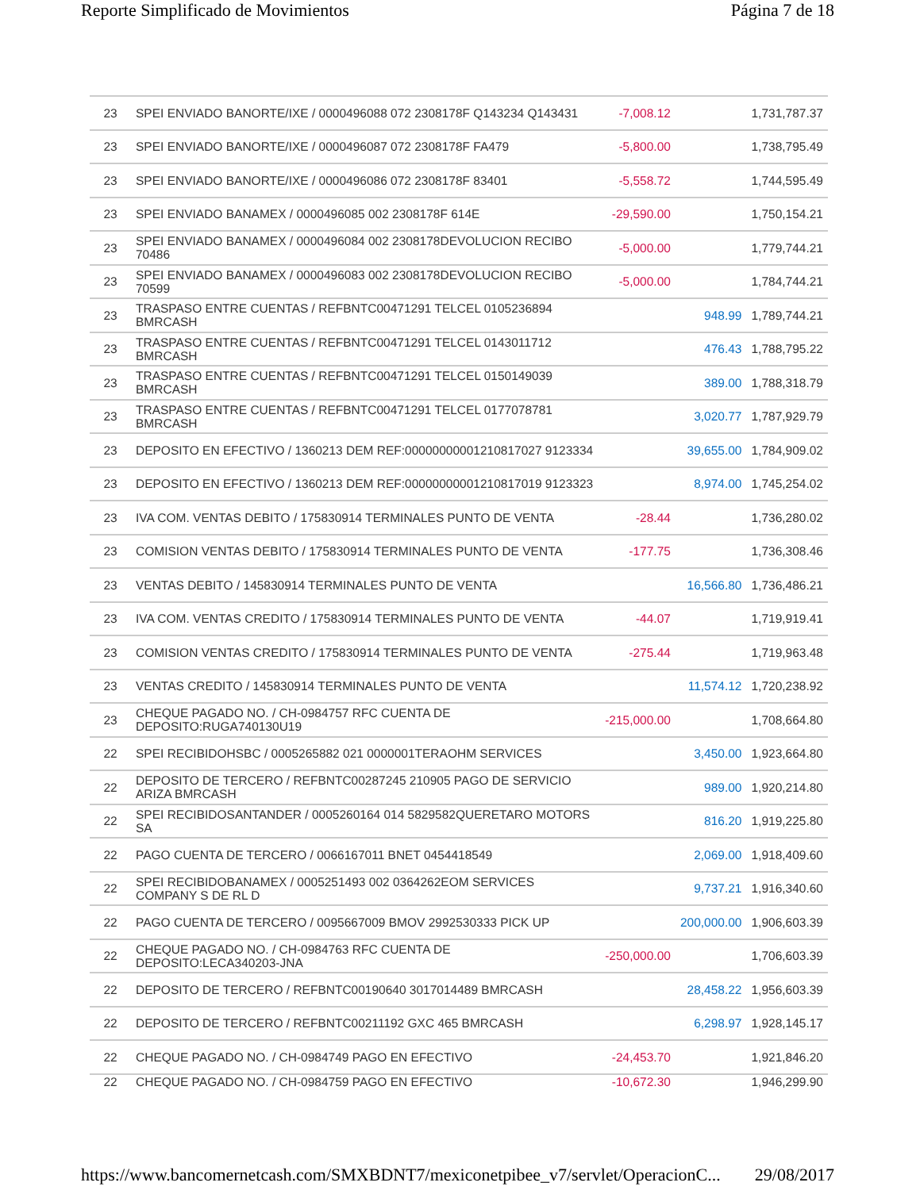Reporte Simplificado de Movimientos Página 7 de 18
| 23 | SPEI ENVIADO BANORTE/IXE / 0000496088 072 2308178F Q143234 Q143431 | -7,008.12 | | 1,731,787.37 |
| 23 | SPEI ENVIADO BANORTE/IXE / 0000496087 072 2308178F FA479 | -5,800.00 | | 1,738,795.49 |
| 23 | SPEI ENVIADO BANORTE/IXE / 0000496086 072 2308178F 83401 | -5,558.72 | | 1,744,595.49 |
| 23 | SPEI ENVIADO BANAMEX / 0000496085 002 2308178F 614E | -29,590.00 | | 1,750,154.21 |
| 23 | SPEI ENVIADO BANAMEX / 0000496084 002 2308178DEVOLUCION RECIBO 70486 | -5,000.00 | | 1,779,744.21 |
| 23 | SPEI ENVIADO BANAMEX / 0000496083 002 2308178DEVOLUCION RECIBO 70599 | -5,000.00 | | 1,784,744.21 |
| 23 | TRASPASO ENTRE CUENTAS / REFBNTC00471291 TELCEL 0105236894 BMRCASH | | 948.99 | 1,789,744.21 |
| 23 | TRASPASO ENTRE CUENTAS / REFBNTC00471291 TELCEL 0143011712 BMRCASH | | 476.43 | 1,788,795.22 |
| 23 | TRASPASO ENTRE CUENTAS / REFBNTC00471291 TELCEL 0150149039 BMRCASH | | 389.00 | 1,788,318.79 |
| 23 | TRASPASO ENTRE CUENTAS / REFBNTC00471291 TELCEL 0177078781 BMRCASH | | 3,020.77 | 1,787,929.79 |
| 23 | DEPOSITO EN EFECTIVO / 1360213 DEM REF:00000000001210817027 9123334 | | 39,655.00 | 1,784,909.02 |
| 23 | DEPOSITO EN EFECTIVO / 1360213 DEM REF:00000000001210817019 9123323 | | 8,974.00 | 1,745,254.02 |
| 23 | IVA COM. VENTAS DEBITO / 175830914 TERMINALES PUNTO DE VENTA | -28.44 | | 1,736,280.02 |
| 23 | COMISION VENTAS DEBITO / 175830914 TERMINALES PUNTO DE VENTA | -177.75 | | 1,736,308.46 |
| 23 | VENTAS DEBITO / 145830914 TERMINALES PUNTO DE VENTA | | 16,566.80 | 1,736,486.21 |
| 23 | IVA COM. VENTAS CREDITO / 175830914 TERMINALES PUNTO DE VENTA | -44.07 | | 1,719,919.41 |
| 23 | COMISION VENTAS CREDITO / 175830914 TERMINALES PUNTO DE VENTA | -275.44 | | 1,719,963.48 |
| 23 | VENTAS CREDITO / 145830914 TERMINALES PUNTO DE VENTA | | 11,574.12 | 1,720,238.92 |
| 23 | CHEQUE PAGADO NO. / CH-0984757 RFC CUENTA DE DEPOSITO:RUGA740130U19 | -215,000.00 | | 1,708,664.80 |
| 22 | SPEI RECIBIDOHSBC / 0005265882 021 0000001TERAOHM SERVICES | | 3,450.00 | 1,923,664.80 |
| 22 | DEPOSITO DE TERCERO / REFBNTC00287245 210905 PAGO DE SERVICIO ARIZA BMRCASH | | 989.00 | 1,920,214.80 |
| 22 | SPEI RECIBIDOSANTANDER / 0005260164 014 5829582QUERETARO MOTORS SA | | 816.20 | 1,919,225.80 |
| 22 | PAGO CUENTA DE TERCERO / 0066167011 BNET 0454418549 | | 2,069.00 | 1,918,409.60 |
| 22 | SPEI RECIBIDOBANAMEX / 0005251493 002 0364262EOM SERVICES COMPANY S DE RL D | | 9,737.21 | 1,916,340.60 |
| 22 | PAGO CUENTA DE TERCERO / 0095667009 BMOV 2992530333 PICK UP | | 200,000.00 | 1,906,603.39 |
| 22 | CHEQUE PAGADO NO. / CH-0984763 RFC CUENTA DE DEPOSITO:LECA340203-JNA | -250,000.00 | | 1,706,603.39 |
| 22 | DEPOSITO DE TERCERO / REFBNTC00190640 3017014489 BMRCASH | | 28,458.22 | 1,956,603.39 |
| 22 | DEPOSITO DE TERCERO / REFBNTC00211192 GXC 465 BMRCASH | | 6,298.97 | 1,928,145.17 |
| 22 | CHEQUE PAGADO NO. / CH-0984749 PAGO EN EFECTIVO | -24,453.70 | | 1,921,846.20 |
| 22 | CHEQUE PAGADO NO. / CH-0984759 PAGO EN EFECTIVO | -10,672.30 | | 1,946,299.90 |
https://www.bancomernetcash.com/SMXBDNT7/mexiconetpibee_v7/servlet/OperacionC... 29/08/2017